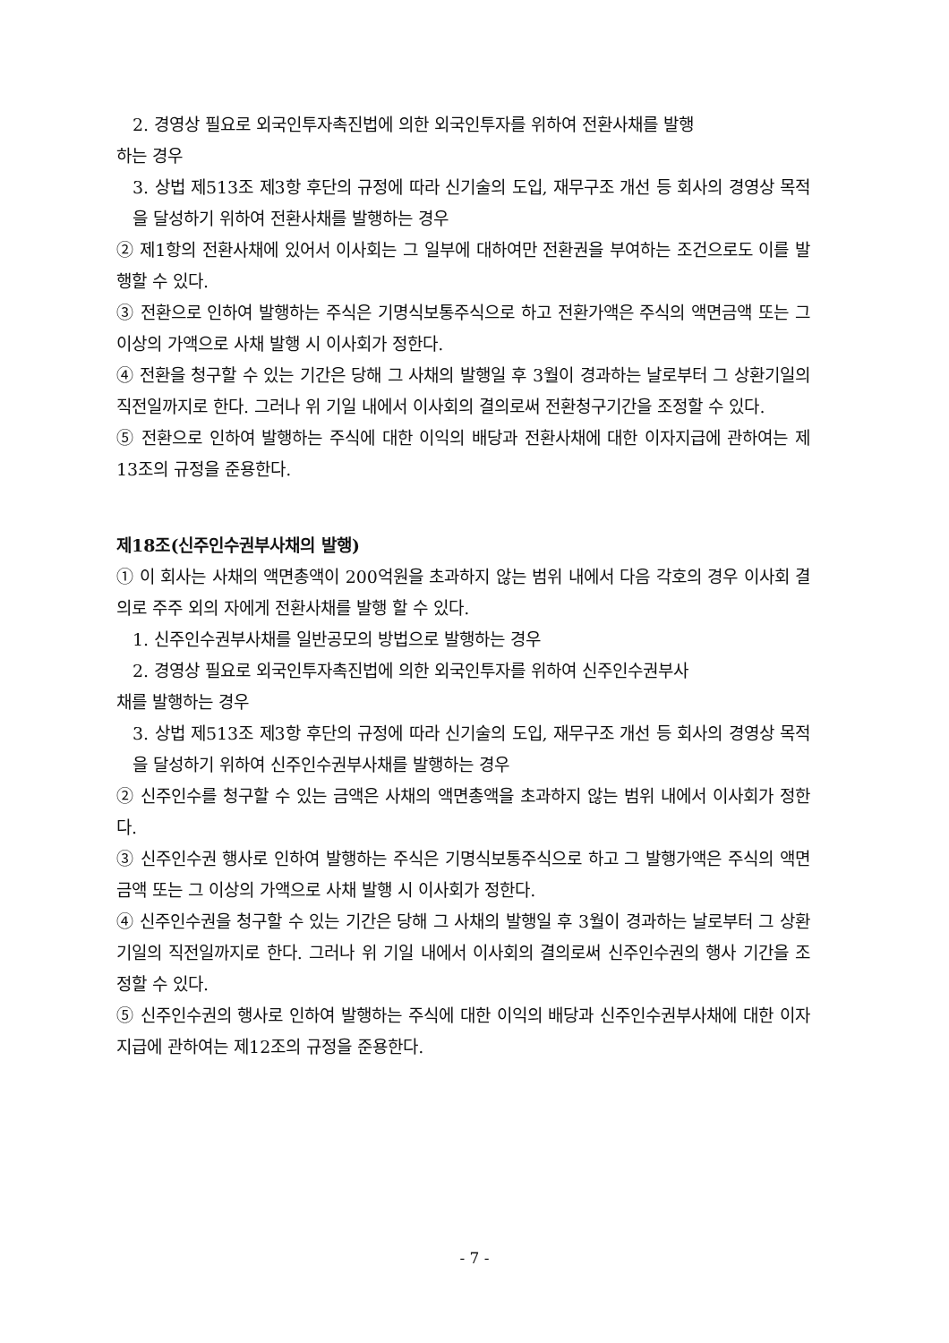2. 경영상 필요로 외국인투자촉진법에 의한 외국인투자를 위하여 전환사채를 발행
하는 경우
3. 상법 제513조 제3항 후단의 규정에 따라 신기술의 도입, 재무구조 개선 등 회사의 경영상 목적을 달성하기 위하여 전환사채를 발행하는 경우
② 제1항의 전환사채에 있어서 이사회는 그 일부에 대하여만 전환권을 부여하는 조건으로도 이를 발행할 수 있다.
③ 전환으로 인하여 발행하는 주식은 기명식보통주식으로 하고 전환가액은 주식의 액면금액 또는 그 이상의 가액으로 사채 발행 시 이사회가 정한다.
④ 전환을 청구할 수 있는 기간은 당해 그 사채의 발행일 후 3월이 경과하는 날로부터 그 상환기일의 직전일까지로 한다. 그러나 위 기일 내에서 이사회의 결의로써 전환청구기간을 조정할 수 있다.
⑤ 전환으로 인하여 발행하는 주식에 대한 이익의 배당과 전환사채에 대한 이자지급에 관하여는 제13조의 규정을 준용한다.
제18조(신주인수권부사채의 발행)
① 이 회사는 사채의 액면총액이 200억원을 초과하지 않는 범위 내에서 다음 각호의 경우 이사회 결의로 주주 외의 자에게 전환사채를 발행 할 수 있다.
1. 신주인수권부사채를 일반공모의 방법으로 발행하는 경우
2. 경영상 필요로 외국인투자촉진법에 의한 외국인투자를 위하여 신주인수권부사
채를 발행하는 경우
3. 상법 제513조 제3항 후단의 규정에 따라 신기술의 도입, 재무구조 개선 등 회사의 경영상 목적을 달성하기 위하여 신주인수권부사채를 발행하는 경우
② 신주인수를 청구할 수 있는 금액은 사채의 액면총액을 초과하지 않는 범위 내에서 이사회가 정한다.
③ 신주인수권 행사로 인하여 발행하는 주식은 기명식보통주식으로 하고 그 발행가액은 주식의 액면금액 또는 그 이상의 가액으로 사채 발행 시 이사회가 정한다.
④ 신주인수권을 청구할 수 있는 기간은 당해 그 사채의 발행일 후 3월이 경과하는 날로부터 그 상환기일의 직전일까지로 한다. 그러나 위 기일 내에서 이사회의 결의로써 신주인수권의 행사 기간을 조정할 수 있다.
⑤ 신주인수권의 행사로 인하여 발행하는 주식에 대한 이익의 배당과 신주인수권부사채에 대한 이자지급에 관하여는 제12조의 규정을 준용한다.
- 7 -